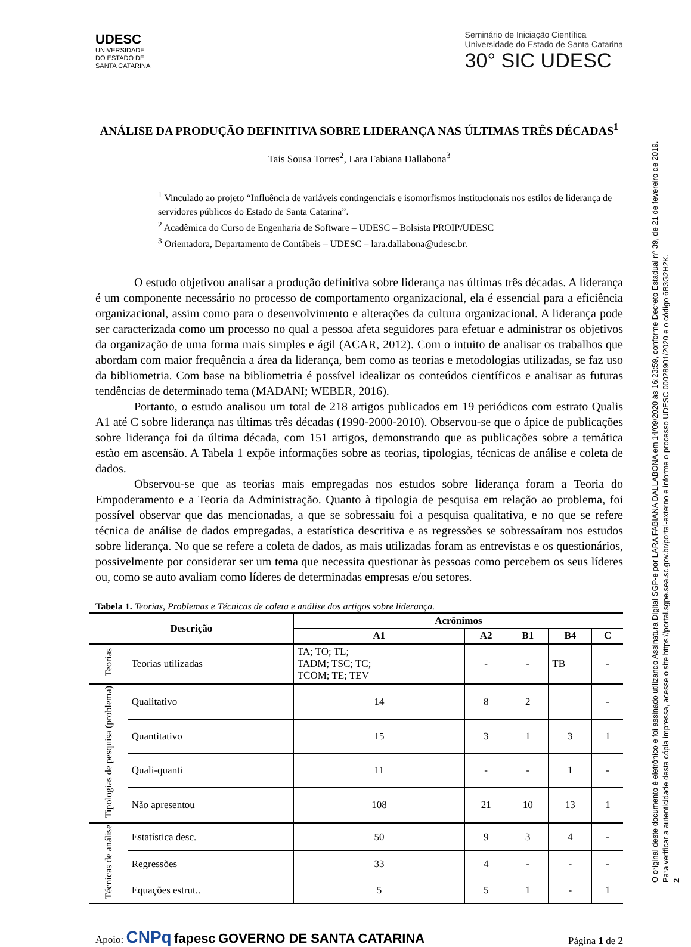UDESC
UNIVERSIDADE
DO ESTADO DE
SANTA CATARINA
Seminário de Iniciação Científica
Universidade do Estado de Santa Catarina
30° SIC UDESC
ANÁLISE DA PRODUÇÃO DEFINITIVA SOBRE LIDERANÇA NAS ÚLTIMAS TRÊS DÉCADAS<sup>1</sup>
Tais Sousa Torres<sup>2</sup>, Lara Fabiana Dallabona<sup>3</sup>
<sup>1</sup> Vinculado ao projeto “Influência de variáveis contingenciais e isomorfismos institucionais nos estilos de liderança de servidores públicos do Estado de Santa Catarina”.
<sup>2</sup> Acadêmica do Curso de Engenharia de Software – UDESC – Bolsista PROIP/UDESC
<sup>3</sup> Orientadora, Departamento de Contábeis – UDESC – lara.dallabona@udesc.br.
O estudo objetivou analisar a produção definitiva sobre liderança nas últimas três décadas. A liderança é um componente necessário no processo de comportamento organizacional, ela é essencial para a eficiência organizacional, assim como para o desenvolvimento e alterações da cultura organizacional. A liderança pode ser caracterizada como um processo no qual a pessoa afeta seguidores para efetuar e administrar os objetivos da organização de uma forma mais simples e ágil (ACAR, 2012). Com o intuito de analisar os trabalhos que abordam com maior frequência a área da liderança, bem como as teorias e metodologias utilizadas, se faz uso da bibliometria. Com base na bibliometria é possível idealizar os conteúdos científicos e analisar as futuras tendências de determinado tema (MADANI; WEBER, 2016).
Portanto, o estudo analisou um total de 218 artigos publicados em 19 periódicos com estrato Qualis A1 até C sobre liderança nas últimas três décadas (1990-2000-2010). Observou-se que o ápice de publicações sobre liderança foi da última década, com 151 artigos, demonstrando que as publicações sobre a temática estão em ascensão. A Tabela 1 expõe informações sobre as teorias, tipologias, técnicas de análise e coleta de dados.
Observou-se que as teorias mais empregadas nos estudos sobre liderança foram a Teoria do Empoderamento e a Teoria da Administração. Quanto à tipologia de pesquisa em relação ao problema, foi possível observar que das mencionadas, a que se sobressaiu foi a pesquisa qualitativa, e no que se refere técnica de análise de dados empregadas, a estatística descritiva e as regressões se sobressaíram nos estudos sobre liderança. No que se refere a coleta de dados, as mais utilizadas foram as entrevistas e os questionários, possivelmente por considerar ser um tema que necessita questionar às pessoas como percebem os seus líderes ou, como se auto avaliam como líderes de determinadas empresas e/ou setores.
Tabela 1. Teorias, Problemas e Técnicas de coleta e análise dos artigos sobre liderança.
| Descrição | | Acrônimos | | | | |
| --- | --- | --- | --- | --- | --- | --- |
| | | A1 | A2 | B1 | B4 | C |
| Teorias | Teorias utilizadas | TA; TO; TL; TADM; TSC; TC; TCOM; TE; TEV | - | - | TB | - |
| Tipologias de pesquisa (problema) | Qualitativo | 14 | 8 | 2 | | - |
| | Quantitativo | 15 | 3 | 1 | 3 | 1 |
| | Quali-quanti | 11 | - | - | 1 | - |
| | Não apresentou | 108 | 21 | 10 | 13 | 1 |
| Técnicas de análise | Estatística desc. | 50 | 9 | 3 | 4 | - |
| | Regressões | 33 | 4 | - | - | - |
| | Equações estrut.. | 5 | 5 | 1 | - | 1 |
Apoio: CNPq fapesc GOVERNO DE SANTA CATARINA
Página 1 de 2
O original deste documento é eletrônico e foi assinado utilizando Assinatura Digital SGP-e por LARA FABIANA DALLABONA em 14/09/2020 às 16:23:59, conforme Decreto Estadual nº 39, de 21 de fevereiro de 2019.
Para verificar a autenticidade desta cópia impressa, acesse o site https://portal.sgpe.sea.sc.gov.br/portal-externo e informe o processo UDESC 00028901/2020 e o código 6B3G2H2K.
2